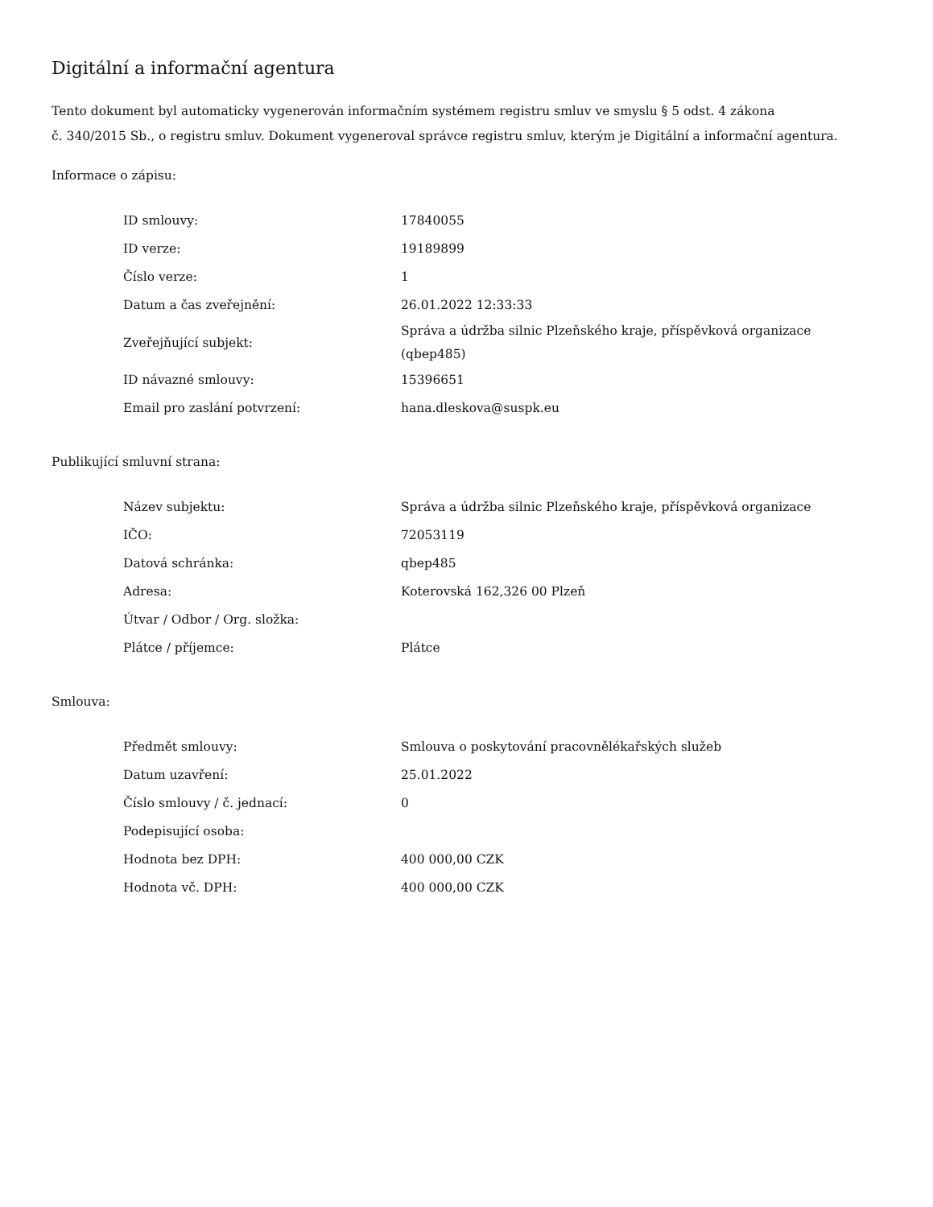Digitální a informační agentura
Tento dokument byl automaticky vygenerován informačním systémem registru smluv ve smyslu § 5 odst. 4 zákona
č. 340/2015 Sb., o registru smluv. Dokument vygeneroval správce registru smluv, kterým je Digitální a informační agentura.
Informace o zápisu:
| ID smlouvy: | 17840055 |
| ID verze: | 19189899 |
| Číslo verze: | 1 |
| Datum a čas zveřejnění: | 26.01.2022 12:33:33 |
| Zveřejňující subjekt: | Správa a údržba silnic Plzeňského kraje, příspěvková organizace (qbep485) |
| ID návazné smlouvy: | 15396651 |
| Email pro zaslání potvrzení: | hana.dleskova@suspk.eu |
Publikující smluvní strana:
| Název subjektu: | Správa a údržba silnic Plzeňského kraje, příspěvková organizace |
| IČO: | 72053119 |
| Datová schránka: | qbep485 |
| Adresa: | Koterovská 162,326 00 Plzeň |
| Útvar / Odbor / Org. složka: | |
| Plátce / příjemce: | Plátce |
Smlouva:
| Předmět smlouvy: | Smlouva o poskytování pracovnělékařských služeb |
| Datum uzavření: | 25.01.2022 |
| Číslo smlouvy / č. jednací: | 0 |
| Podepisující osoba: | |
| Hodnota bez DPH: | 400 000,00 CZK |
| Hodnota vč. DPH: | 400 000,00 CZK |